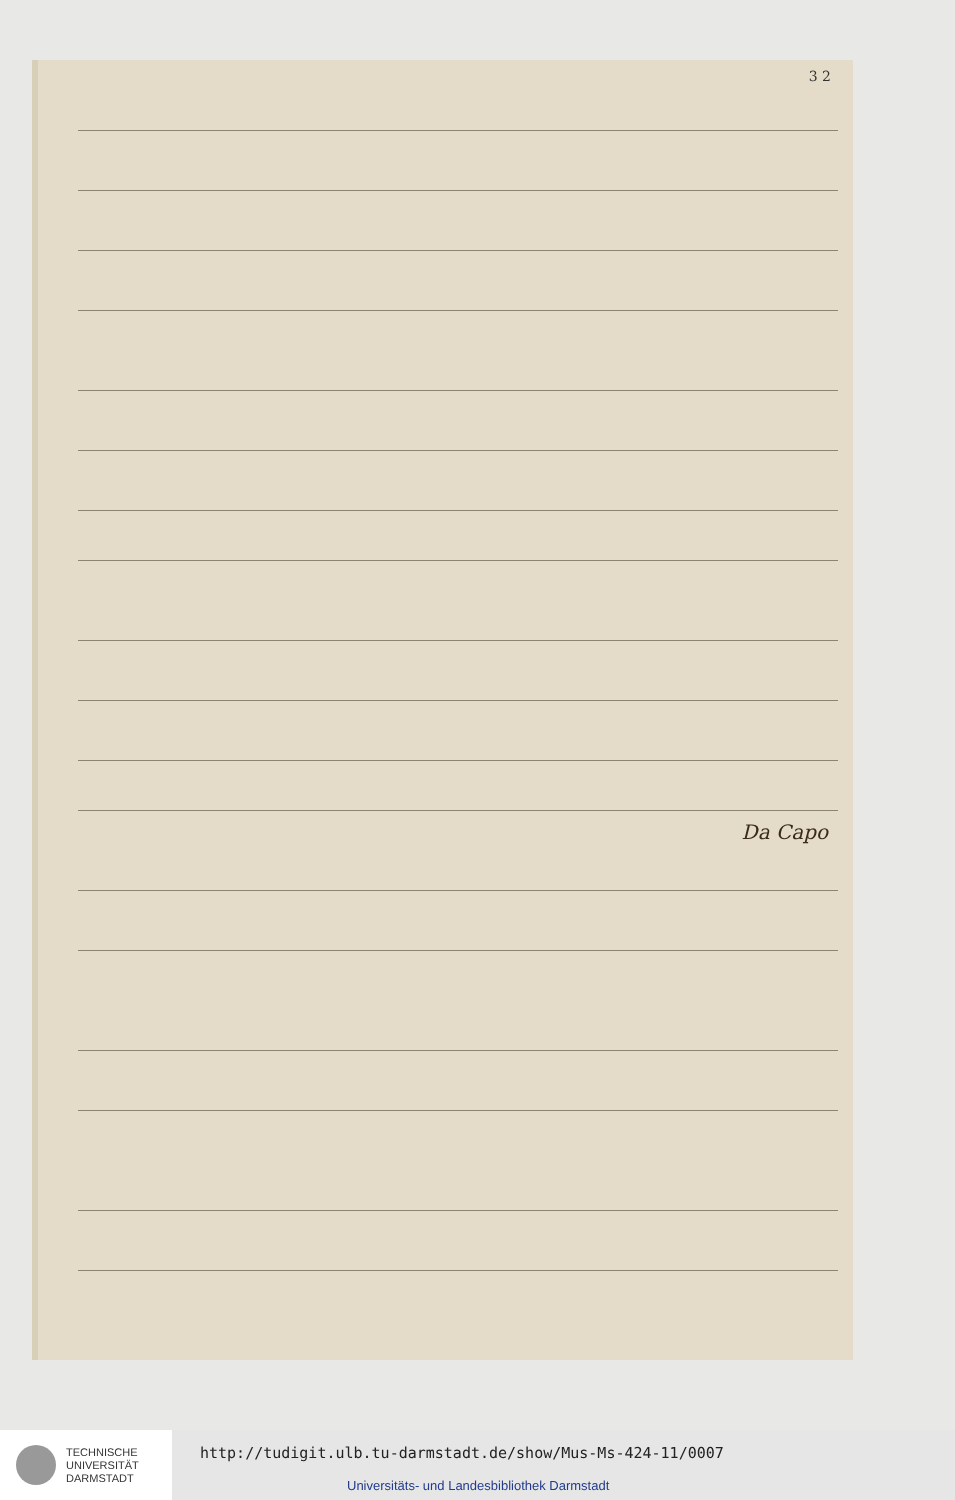3 2
Da Capo
TECHNISCHE
UNIVERSITÄT
DARMSTADT
http://tudigit.ulb.tu-darmstadt.de/show/Mus-Ms-424-11/0007
Universitäts- und Landesbibliothek Darmstadt